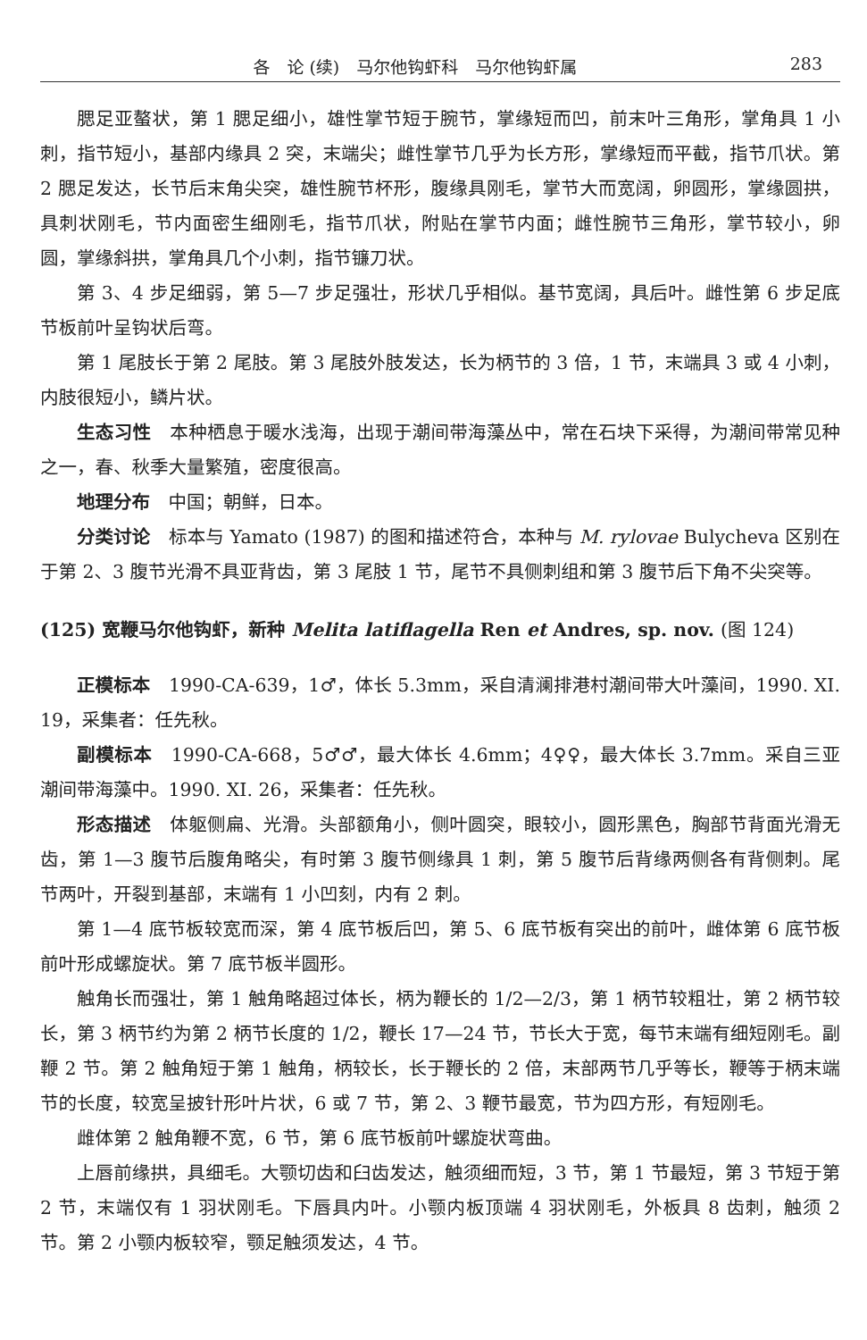各　论 (续)　马尔他钩虾科　马尔他钩虾属 283
腮足亚螯状，第 1 腮足细小，雄性掌节短于腕节，掌缘短而凹，前末叶三角形，掌角具 1 小刺，指节短小，基部内缘具 2 突，末端尖；雌性掌节几乎为长方形，掌缘短而平截，指节爪状。第 2 腮足发达，长节后末角尖突，雄性腕节杯形，腹缘具刚毛，掌节大而宽阔，卵圆形，掌缘圆拱，具刺状刚毛，节内面密生细刚毛，指节爪状，附贴在掌节内面；雌性腕节三角形，掌节较小，卵圆，掌缘斜拱，掌角具几个小刺，指节镰刀状。
第 3、4 步足细弱，第 5—7 步足强壮，形状几乎相似。基节宽阔，具后叶。雌性第 6 步足底节板前叶呈钩状后弯。
第 1 尾肢长于第 2 尾肢。第 3 尾肢外肢发达，长为柄节的 3 倍，1 节，末端具 3 或 4 小刺，内肢很短小，鳞片状。
生态习性　本种栖息于暖水浅海，出现于潮间带海藻丛中，常在石块下采得，为潮间带常见种之一，春、秋季大量繁殖，密度很高。
地理分布　中国；朝鲜，日本。
分类讨论　标本与 Yamato (1987) 的图和描述符合，本种与 M. rylovae Bulycheva 区别在于第 2、3 腹节光滑不具亚背齿，第 3 尾肢 1 节，尾节不具侧刺组和第 3 腹节后下角不尖突等。
(125) 宽鞭马尔他钩虾，新种 Melita latiflagella Ren et Andres, sp. nov. (图 124)
正模标本　1990-CA-639，1♂，体长 5.3mm，采自清澜排港村潮间带大叶藻间，1990. XI. 19，采集者：任先秋。
副模标本　1990-CA-668，5♂♂，最大体长 4.6mm；4♀♀，最大体长 3.7mm。采自三亚潮间带海藻中。1990. XI. 26，采集者：任先秋。
形态描述　体躯侧扁、光滑。头部额角小，侧叶圆突，眼较小，圆形黑色，胸部节背面光滑无齿，第 1—3 腹节后腹角略尖，有时第 3 腹节侧缘具 1 刺，第 5 腹节后背缘两侧各有背侧刺。尾节两叶，开裂到基部，末端有 1 小凹刻，内有 2 刺。
第 1—4 底节板较宽而深，第 4 底节板后凹，第 5、6 底节板有突出的前叶，雌体第 6 底节板前叶形成螺旋状。第 7 底节板半圆形。
触角长而强壮，第 1 触角略超过体长，柄为鞭长的 1/2—2/3，第 1 柄节较粗壮，第 2 柄节较长，第 3 柄节约为第 2 柄节长度的 1/2，鞭长 17—24 节，节长大于宽，每节末端有细短刚毛。副鞭 2 节。第 2 触角短于第 1 触角，柄较长，长于鞭长的 2 倍，末部两节几乎等长，鞭等于柄末端节的长度，较宽呈披针形叶片状，6 或 7 节，第 2、3 鞭节最宽，节为四方形，有短刚毛。
雌体第 2 触角鞭不宽，6 节，第 6 底节板前叶螺旋状弯曲。
上唇前缘拱，具细毛。大颚切齿和臼齿发达，触须细而短，3 节，第 1 节最短，第 3 节短于第 2 节，末端仅有 1 羽状刚毛。下唇具内叶。小颚内板顶端 4 羽状刚毛，外板具 8 齿刺，触须 2 节。第 2 小颚内板较窄，颚足触须发达，4 节。